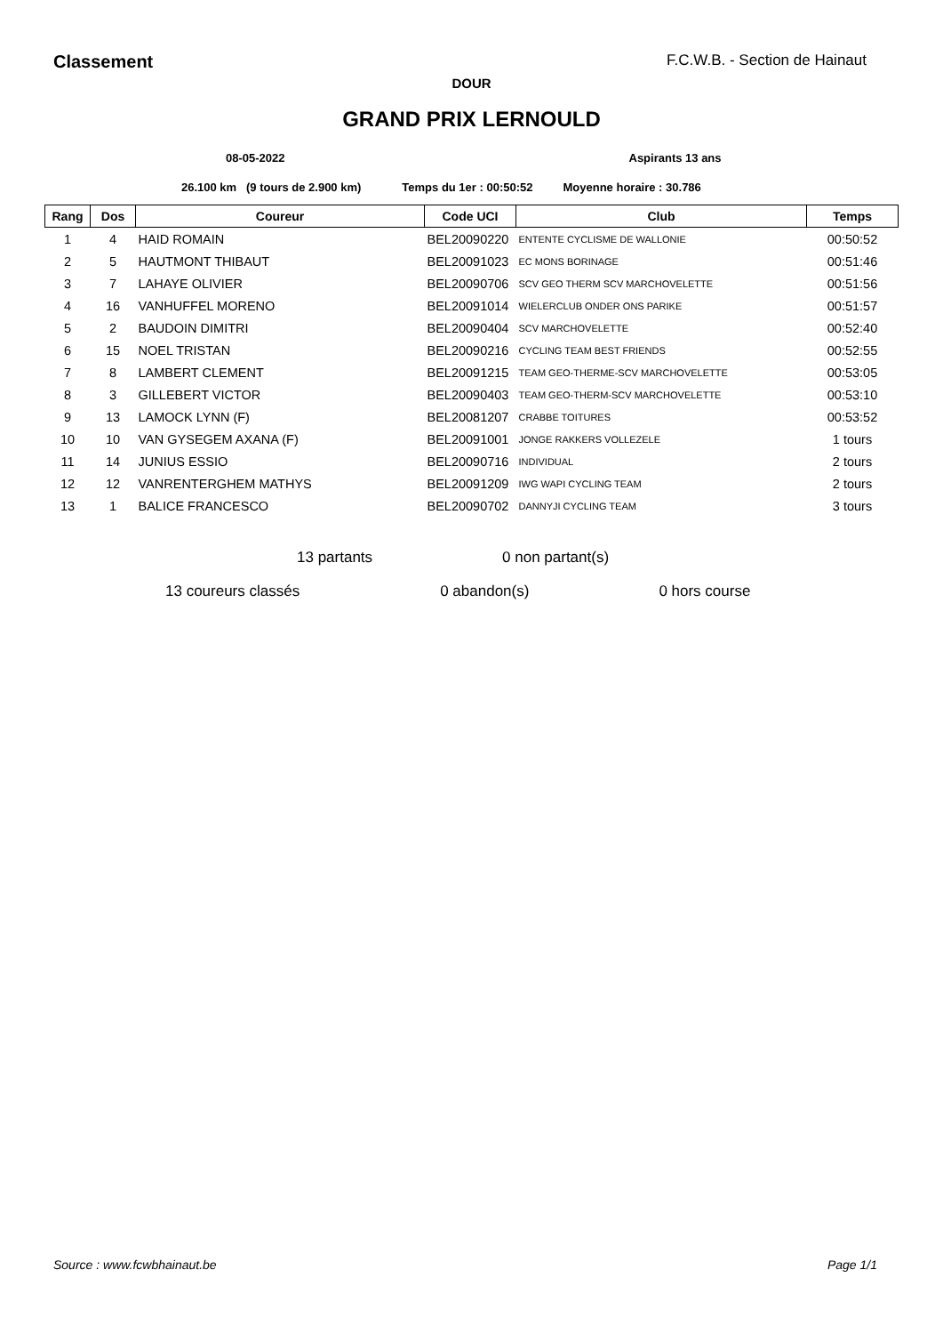Classement F.C.W.B. - Section de Hainaut
DOUR
GRAND PRIX LERNOULD
08-05-2022 Aspirants 13 ans
26.100 km (9 tours de 2.900 km) Temps du 1er : 00:50:52 Moyenne horaire : 30.786
| Rang | Dos | Coureur | Code UCI | Club | Temps |
| --- | --- | --- | --- | --- | --- |
| 1 | 4 | HAID ROMAIN | BEL20090220 | ENTENTE CYCLISME DE WALLONIE | 00:50:52 |
| 2 | 5 | HAUTMONT THIBAUT | BEL20091023 | EC MONS BORINAGE | 00:51:46 |
| 3 | 7 | LAHAYE OLIVIER | BEL20090706 | SCV GEO THERM SCV MARCHOVELETTE | 00:51:56 |
| 4 | 16 | VANHUFFEL MORENO | BEL20091014 | WIELERCLUB ONDER ONS PARIKE | 00:51:57 |
| 5 | 2 | BAUDOIN DIMITRI | BEL20090404 | SCV MARCHOVELETTE | 00:52:40 |
| 6 | 15 | NOEL TRISTAN | BEL20090216 | CYCLING TEAM BEST FRIENDS | 00:52:55 |
| 7 | 8 | LAMBERT CLEMENT | BEL20091215 | TEAM GEO-THERME-SCV MARCHOVELETTE | 00:53:05 |
| 8 | 3 | GILLEBERT VICTOR | BEL20090403 | TEAM GEO-THERM-SCV MARCHOVELETTE | 00:53:10 |
| 9 | 13 | LAMOCK LYNN (F) | BEL20081207 | CRABBE TOITURES | 00:53:52 |
| 10 | 10 | VAN GYSEGEM AXANA (F) | BEL20091001 | JONGE RAKKERS VOLLEZELE | 1 tours |
| 11 | 14 | JUNIUS ESSIO | BEL20090716 | INDIVIDUAL | 2 tours |
| 12 | 12 | VANRENTERGHEM MATHYS | BEL20091209 | IWG WAPI CYCLING TEAM | 2 tours |
| 13 | 1 | BALICE FRANCESCO | BEL20090702 | DANNYJI CYCLING TEAM | 3 tours |
13 partants 0 non partant(s)
13 coureurs classés 0 abandon(s) 0 hors course
Source : www.fcwbhainaut.be Page 1/1